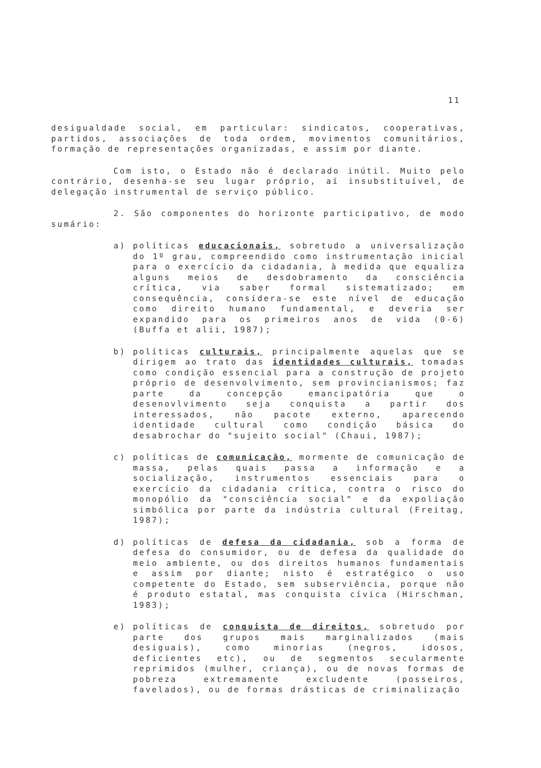11
desigualdade social, em particular: sindicatos, cooperativas, partidos, associações de toda ordem, movimentos comunitários, formação de representações organizadas, e assim por diante.
Com isto, o Estado não é declarado inútil. Muito pelo contrário, desenha-se seu lugar próprio, aí insubstituível, de delegação instrumental de serviço público.
2. São componentes do horizonte participativo, de modo sumário:
a) políticas educacionais, sobretudo a universalização do 1º grau, compreendido como instrumentação inicial para o exercício da cidadania, à medida que equaliza alguns meios de desdobramento da consciência crítica, via saber formal sistematizado; em consequência, considera-se este nível de educação como direito humano fundamental, e deveria ser expandido para os primeiros anos de vida (0-6) (Buffa et alii, 1987);
b) políticas culturais, principalmente aquelas que se dirigem ao trato das identidades culturais, tomadas como condição essencial para a construção de projeto próprio de desenvolvimento, sem provincianismos; faz parte da concepção emancipatória que o desenovlvimento seja conquista a partir dos interessados, não pacote externo, aparecendo identidade cultural como condição básica do desabrochar do "sujeito social" (Chaui, 1987);
c) políticas de comunicação, mormente de comunicação de massa, pelas quais passa a informação e a socialização, instrumentos essenciais para o exercício da cidadania crítica, contra o risco do monopólio da "consciência social" e da expoliação simbólica por parte da indústria cultural (Freitag, 1987);
d) políticas de defesa da cidadania, sob a forma de defesa do consumidor, ou de defesa da qualidade do meio ambiente, ou dos direitos humanos fundamentais e assim por diante; nisto é estratégico o uso competente do Estado, sem subserviência, porque não é produto estatal, mas conquista cívica (Hirschman, 1983);
e) políticas de conquista de direitos, sobretudo por parte dos grupos mais marginalizados (mais desiguais), como minorias (negros, idosos, deficientes etc), ou de segmentos secularmente reprimidos (mulher, criança), ou de novas formas de pobreza extremamente excludente (posseiros, favelados), ou de formas drásticas de criminalização